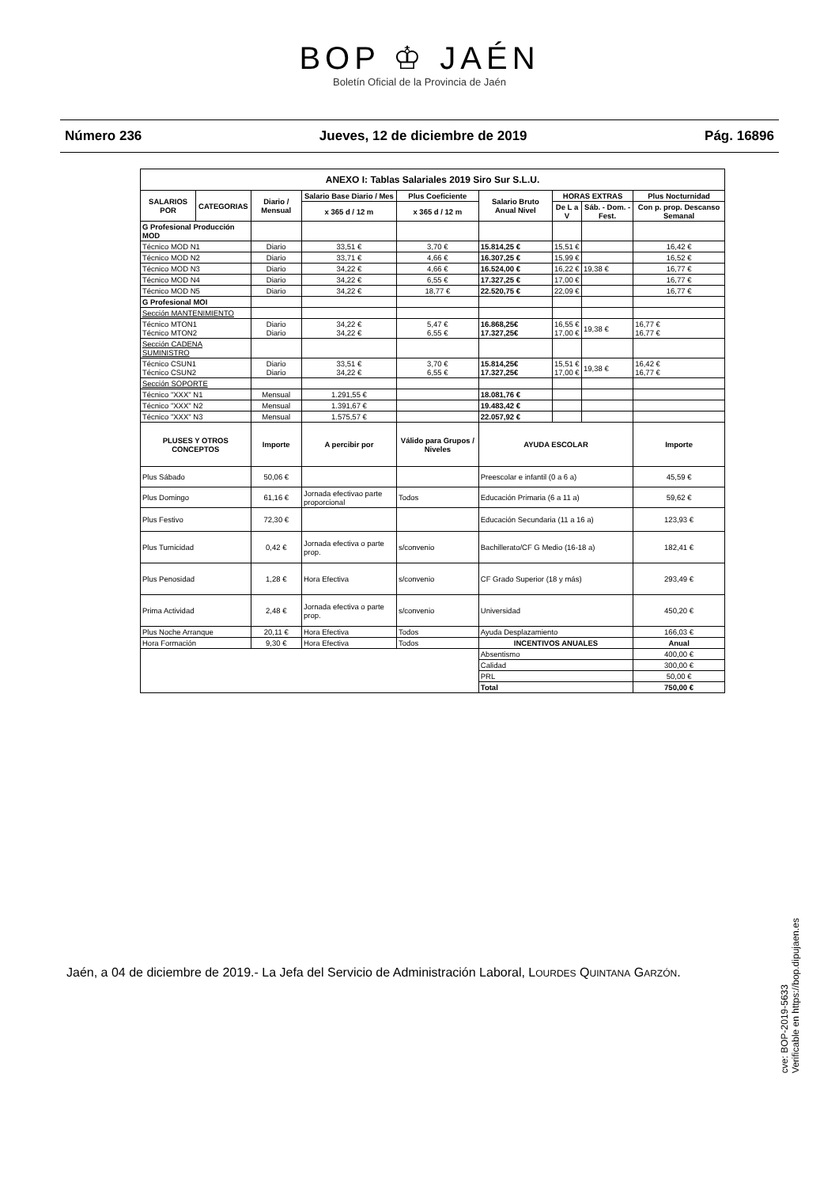BOP ♔ JAÉN
Boletín Oficial de la Provincia de Jaén
Número 236 Jueves, 12 de diciembre de 2019 Pág. 16896
| ANEXO I: Tablas Salariales 2019 Siro Sur S.L.U. | | | | | | | | |
| --- | --- | --- | --- | --- | --- | --- | --- | --- |
| SALARIOS POR | CATEGORIAS | Diario / Mensual | Salario Base Diario / Mes | Plus Coeficiente | Salario Bruto Anual Nivel | HORAS EXTRAS | | Plus Nocturnidad |
| | | | x 365 d / 12 m | x 365 d / 12 m | | De L a V | Sáb. - Dom. - Fest. | Con p. prop. Descanso Semanal |
| G Profesional Producción MOD | | | | | | | | |
| Técnico MOD N1 | | Diario | 33,51 € | 3,70 € | 15.814,25 € | 15,51 € | | 16,42 € |
| Técnico MOD N2 | | Diario | 33,71 € | 4,66 € | 16.307,25 € | 15,99 € | | 16,52 € |
| Técnico MOD N3 | | Diario | 34,22 € | 4,66 € | 16.524,00 € | 16,22 € | 19,38 € | 16,77 € |
| Técnico MOD N4 | | Diario | 34,22 € | 6,55 € | 17.327,25 € | 17,00 € | | 16,77 € |
| Técnico MOD N5 | | Diario | 34,22 € | 18,77 € | 22.520,75 € | 22,09 € | | 16,77 € |
| G Profesional MOI | | | | | | | | |
| Sección MANTENIMIENTO | | | | | | | | |
| Técnico MTON1 Técnico MTON2 | | Diario Diario | 34,22 € 34,22 € | 5,47 € 6,55 € | 16.868,25€ 17.327,25€ | 16,55 € 17,00 € | 19,38 € | 16,77 € 16,77 € |
| Sección CADENA SUMINISTRO | | | | | | | | |
| Técnico CSUN1 Técnico CSUN2 | | Diario Diario | 33,51 € 34,22 € | 3,70 € 6,55 € | 15.814,25€ 17.327,25€ | 15,51 € 17,00 € | 19,38 € | 16,42 € 16,77 € |
| Sección SOPORTE | | | | | | | | |
| Técnico "XXX" N1 | | Mensual | 1.291,55 € | | 18.081,76 € | | | |
| Técnico "XXX" N2 | | Mensual | 1.391,67 € | | 19.483,42 € | | | |
| Técnico "XXX" N3 | | Mensual | 1.575,57 € | | 22.057,92 € | | | |
| PLUSES Y OTROS CONCEPTOS | | Importe | A percibir por | Válido para Grupos / Niveles | AYUDA ESCOLAR | | | Importe |
| Plus Sábado | | 50,06 € | | | Preescolar e infantil (0 a 6 a) | | | 45,59 € |
| Plus Domingo | | 61,16 € | Jornada efectivao parte proporcional | Todos | Educación Primaria (6 a 11 a) | | | 59,62 € |
| Plus Festivo | | 72,30 € | | | Educación Secundaria (11 a 16 a) | | | 123,93 € |
| Plus Turnicidad | | 0,42 € | Jornada efectiva o parte prop. | s/convenio | Bachillerato/CF G Medio (16-18 a) | | | 182,41 € |
| Plus Penosidad | | 1,28 € | Hora Efectiva | s/convenio | CF Grado Superior (18 y más) | | | 293,49 € |
| Prima Actividad | | 2,48 € | Jornada efectiva o parte prop. | s/convenio | Universidad | | | 450,20 € |
| Plus Noche Arranque | | 20,11 € | Hora Efectiva | Todos | Ayuda Desplazamiento | | | 166,03 € |
| Hora Formación | | 9,30 € | Hora Efectiva | Todos | INCENTIVOS ANUALES | | | Anual |
| | | | | | Absentismo | | | 400,00 € |
| | | | | | Calidad | | | 300,00 € |
| | | | | | PRL | | | 50,00 € |
| | | | | | Total | | | 750,00 € |
Jaén, a 04 de diciembre de 2019.- La Jefa del Servicio de Administración Laboral, LOURDES QUINTANA GARZÓN.
cve: BOP-2019-5633
Verificable en https://bop.dipujaen.es